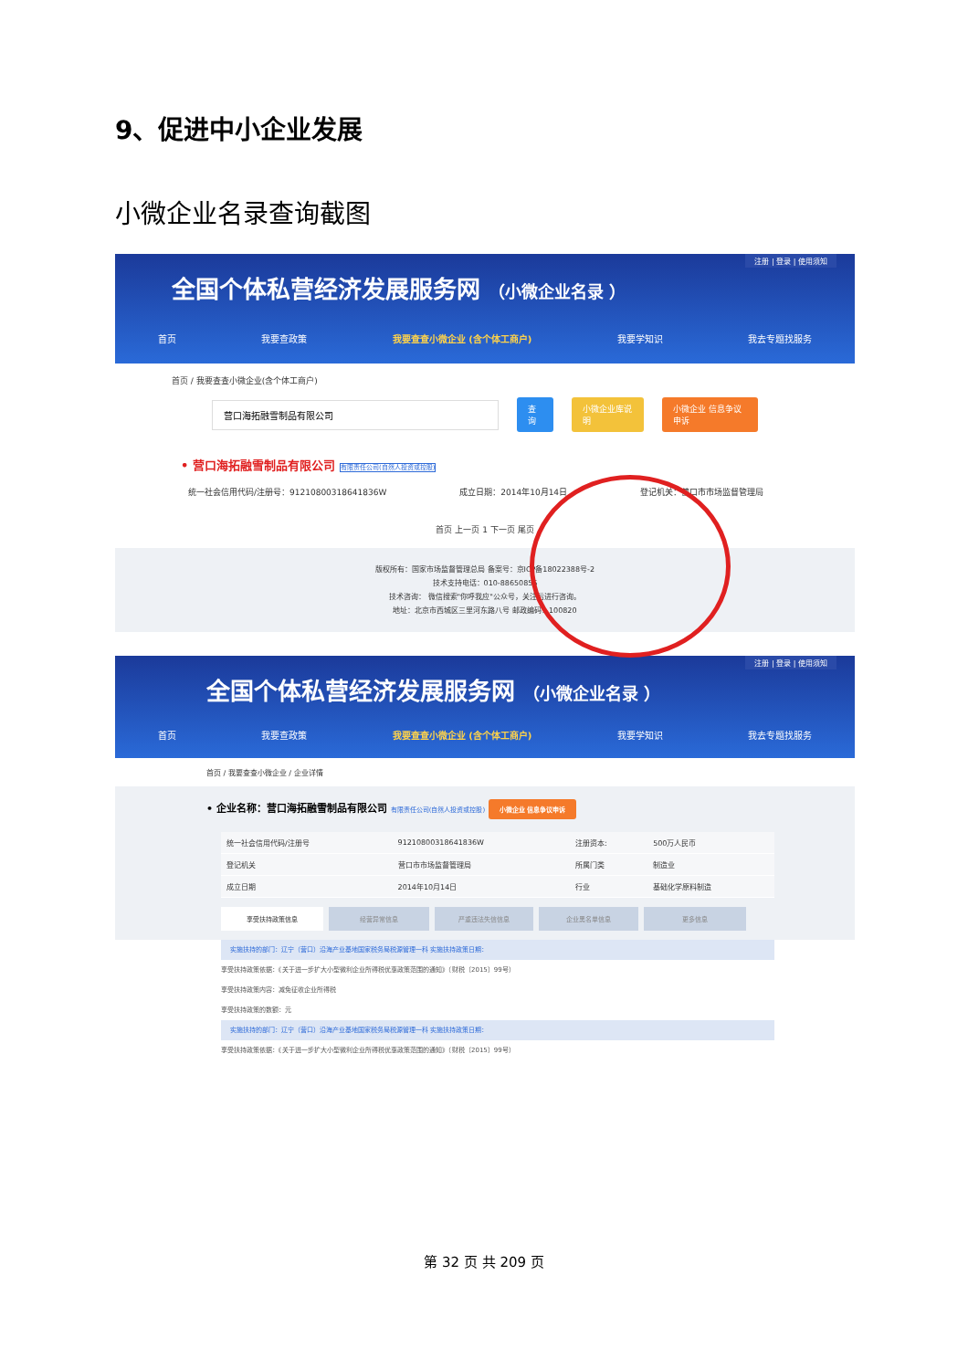9、促进中小企业发展
小微企业名录查询截图
注册 | 登录 | 使用须知
全国个体私营经济发展服务网 （小微企业名录 ）
首页 我要查政策 我要查查小微企业 (含个体工商户) 我要学知识 我去专题找服务
首页 / 我要查查小微企业(含个体工商户)
营口海拓融雪制品有限公司 查询 小微企业库说明 小微企业 信息争议申诉
• 营口海拓融雪制品有限公司 有限责任公司(自然人投资或控股)
统一社会信用代码/注册号：91210800318641836W 成立日期：2014年10月14日 登记机关：营口市市场监督管理局
首页 上一页 1 下一页 尾页
版权所有：国家市场监督管理总局 备案号：京ICP备18022388号-2
技术支持电话：010-88650856
技术咨询： 微信搜索"你呼我应"公众号，关注后进行咨询。
地址：北京市西城区三里河东路八号 邮政编码：100820
注册 | 登录 | 使用须知
全国个体私营经济发展服务网 （小微企业名录 ）
首页 我要查政策 我要查查小微企业 (含个体工商户) 我要学知识 我去专题找服务
首页 / 我要查查小微企业 / 企业详情
• 企业名称：营口海拓融雪制品有限公司 有限责任公司(自然人投资或控股) 小微企业 信息争议申诉
| 统一社会信用代码/注册号 | 91210800318641836W | 注册资本: | 500万人民币 |
| 登记机关 | 营口市市场监督管理局 | 所属门类 | 制造业 |
| 成立日期 | 2014年10月14日 | 行业 | 基础化学原料制造 |
享受扶持政策信息 经营异常信息 严重违法失信信息 企业黑名单信息 更多信息
实施扶持的部门：辽宁（营口）沿海产业基地国家税务局税源管理一科 实施扶持政策日期：
享受扶持政策依据：《关于进一步扩大小型微利企业所得税优惠政策范围的通知》（财税〔2015〕99号）
享受扶持政策内容：减免征收企业所得税
享受扶持政策的数额：元
实施扶持的部门：辽宁（营口）沿海产业基地国家税务局税源管理一科 实施扶持政策日期：
享受扶持政策依据：《关于进一步扩大小型微利企业所得税优惠政策范围的通知》（财税〔2015〕99号）
第 32 页 共 209 页